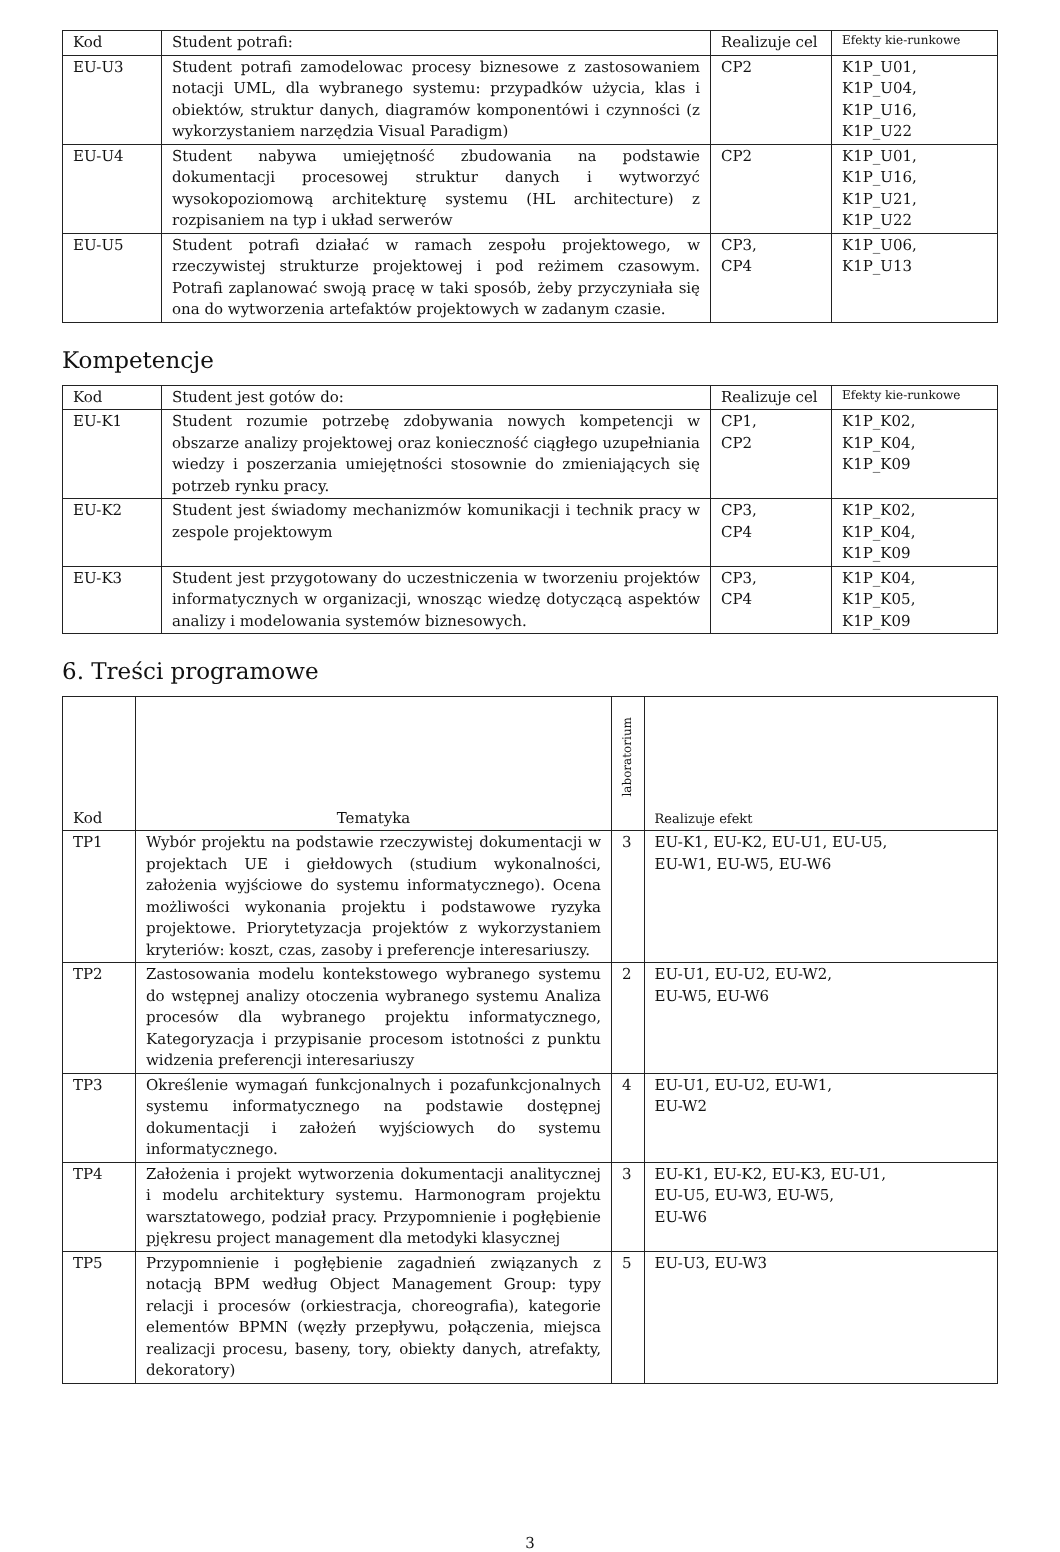| Kod | Student potrafi: | Realizuje cel | Efekty kie-runkowe |
| --- | --- | --- | --- |
| EU-U3 | Student potrafi zamodelowac procesy biznesowe z zastosowaniem notacji UML, dla wybranego systemu: przypadków użycia, klas i obiektów, struktur danych, diagramów komponentówi i czynności (z wykorzystaniem narzędzia Visual Paradigm) | CP2 | K1P_U01, K1P_U04, K1P_U16, K1P_U22 |
| EU-U4 | Student nabywa umiejętność zbudowania na podstawie dokumentacji procesowej struktur danych i wytworzyć wysokopoziomową architekturę systemu (HL architecture) z rozpisaniem na typ i układ serwerów | CP2 | K1P_U01, K1P_U16, K1P_U21, K1P_U22 |
| EU-U5 | Student potrafi działać w ramach zespołu projektowego, w rzeczywistej strukturze projektowej i pod reżimem czasowym. Potrafi zaplanować swoją pracę w taki sposób, żeby przyczyniała się ona do wytworzenia artefaktów projektowych w zadanym czasie. | CP3, CP4 | K1P_U06, K1P_U13 |
Kompetencje
| Kod | Student jest gotów do: | Realizuje cel | Efekty kie-runkowe |
| --- | --- | --- | --- |
| EU-K1 | Student rozumie potrzebę zdobywania nowych kompetencji w obszarze analizy projektowej oraz konieczność ciągłego uzupełniania wiedzy i poszerzania umiejętności stosownie do zmieniających się potrzeb rynku pracy. | CP1, CP2 | K1P_K02, K1P_K04, K1P_K09 |
| EU-K2 | Student jest świadomy mechanizmów komunikacji i technik pracy w zespole projektowym | CP3, CP4 | K1P_K02, K1P_K04, K1P_K09 |
| EU-K3 | Student jest przygotowany do uczestniczenia w tworzeniu projektów informatycznych w organizacji, wnosząc wiedzę dotyczącą aspektów analizy i modelowania systemów biznesowych. | CP3, CP4 | K1P_K04, K1P_K05, K1P_K09 |
6. Treści programowe
| Kod | Tematyka | laboratorium | Realizuje efekt |
| --- | --- | --- | --- |
| TP1 | Wybór projektu na podstawie rzeczywistej dokumentacji w projektach UE i giełdowych (studium wykonalności, założenia wyjściowe do systemu informatycznego). Ocena możliwości wykonania projektu i podstawowe ryzyka projektowe. Priorytetyzacja projektów z wykorzystaniem kryteriów: koszt, czas, zasoby i preferencje interesariuszy. | 3 | EU-K1, EU-K2, EU-U1, EU-U5, EU-W1, EU-W5, EU-W6 |
| TP2 | Zastosowania modelu kontekstowego wybranego systemu do wstępnej analizy otoczenia wybranego systemu Analiza procesów dla wybranego projektu informatycznego, Kategoryzacja i przypisanie procesom istotności z punktu widzenia preferencji interesariuszy | 2 | EU-U1, EU-U2, EU-W2, EU-W5, EU-W6 |
| TP3 | Określenie wymagań funkcjonalnych i pozafunkcjonalnych systemu informatycznego na podstawie dostępnej dokumentacji i założeń wyjściowych do systemu informatycznego. | 4 | EU-U1, EU-U2, EU-W1, EU-W2 |
| TP4 | Założenia i projekt wytworzenia dokumentacji analitycznej i modelu architektury systemu. Harmonogram projektu warsztatowego, podział pracy. Przypomnienie i pogłębienie pjękresu project management dla metodyki klasycznej | 3 | EU-K1, EU-K2, EU-K3, EU-U1, EU-U5, EU-W3, EU-W5, EU-W6 |
| TP5 | Przypomnienie i pogłębienie zagadnień związanych z notacją BPM według Object Management Group: typy relacji i procesów (orkiestracja, choreografia), kategorie elementów BPMN (węzły przepływu, połączenia, miejsca realizacji procesu, baseny, tory, obiekty danych, atrefakty, dekoratory) | 5 | EU-U3, EU-W3 |
3